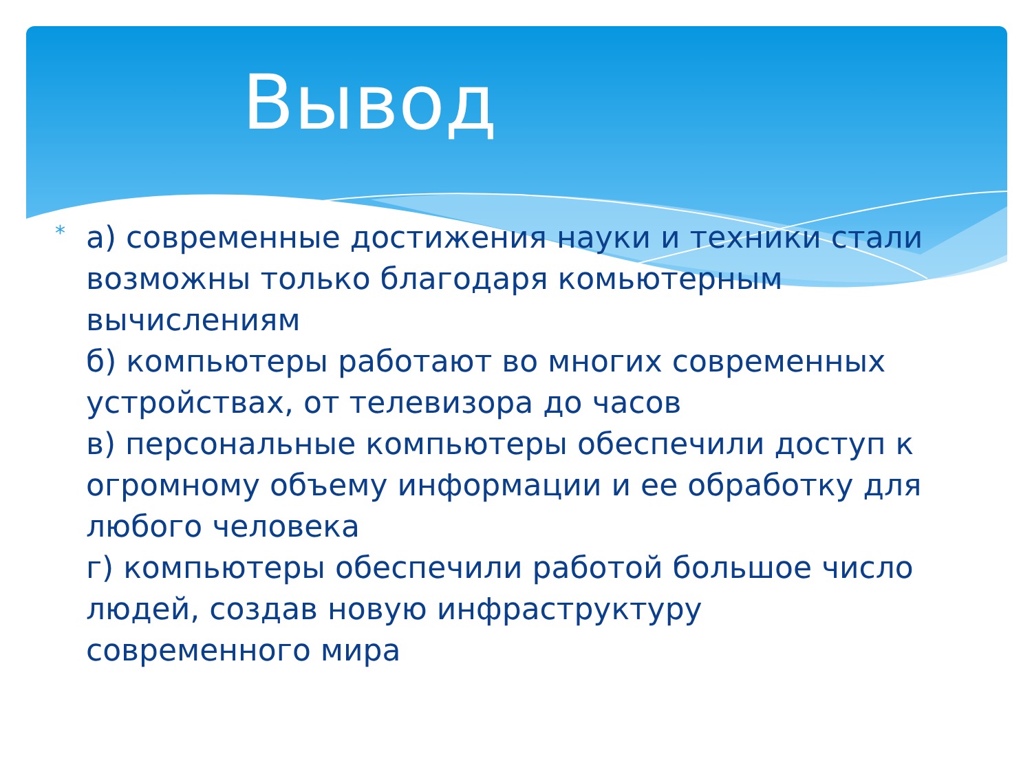Вывод
*
а) современные достижения науки и техники стали возможны только благодаря комьютерным вычислениям
б) компьютеры работают во многих современных устройствах, от телевизора до часов
в) персональные компьютеры обеспечили доступ к огромному объему информации и ее обработку для любого человека
г) компьютеры обеспечили работой большое число людей, создав новую инфраструктуру современного мира